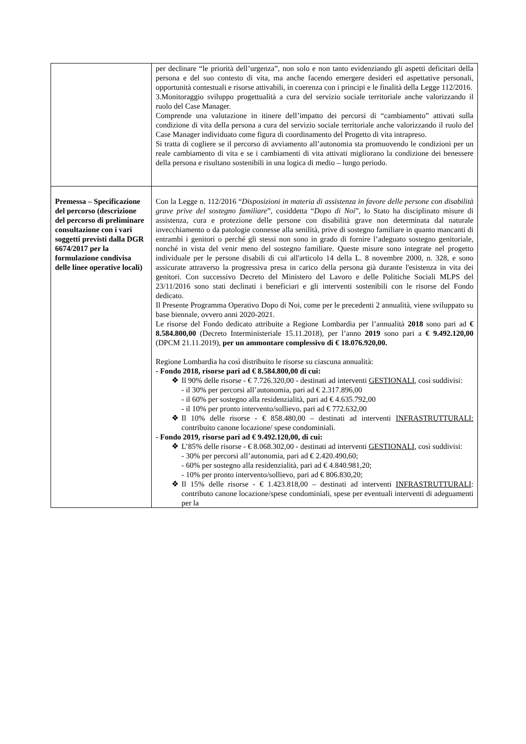| | per declinare “le priorità dell’urgenza”, non solo e non tanto evidenziando gli aspetti deficitari della persona e del suo contesto di vita, ma anche facendo emergere desideri ed aspettative personali, opportunità contestuali e risorse attivabili, in coerenza con i principi e le finalità della Legge 112/2016. 3.Monitoraggio sviluppo progettualità a cura del servizio sociale territoriale anche valorizzando il ruolo del Case Manager. Comprende una valutazione in itinere dell’impatto dei percorsi di “cambiamento” attivati sulla condizione di vita della persona a cura del servizio sociale territoriale anche valorizzando il ruolo del Case Manager individuato come figura di coordinamento del Progetto di vita intrapreso. Si tratta di cogliere se il percorso di avviamento all’autonomia sta promuovendo le condizioni per un reale cambiamento di vita e se i cambiamenti di vita attivati migliorano la condizione dei benessere della persona e risultano sostenibili in una logica di medio – lungo periodo. |
| Premessa – Specificazione del percorso (descrizione del percorso di preliminare consultazione con i vari soggetti previsti dalla DGR 6674/2017 per la formulazione condivisa delle linee operative locali) | Con la Legge n. 112/2016 “ Disposizioni in materia di assistenza in favore delle persone con disabilità grave prive del sostegno familiare ”, cosiddetta “ Dopo di Noi ”, lo Stato ha disciplinato misure di assistenza, cura e protezione delle persone con disabilità grave non determinata dal naturale invecchiamento o da patologie connesse alla senilità, prive di sostegno familiare in quanto mancanti di entrambi i genitori o perché gli stessi non sono in grado di fornire l’adeguato sostegno genitoriale, nonché in vista del venir meno del sostegno familiare. Queste misure sono integrate nel progetto individuale per le persone disabili di cui all'articolo 14 della L. 8 novembre 2000, n. 328, e sono assicurate attraverso la progressiva presa in carico della persona già durante l'esistenza in vita dei genitori. Con successivo Decreto del Ministero del Lavoro e delle Politiche Sociali MLPS del 23/11/2016 sono stati declinati i beneficiari e gli interventi sostenibili con le risorse del Fondo dedicato. Il Presente Programma Operativo Dopo di Noi, come per le precedenti 2 annualità, viene sviluppato su base biennale, ovvero anni 2020-2021. Le risorse del Fondo dedicato attribuite a Regione Lombardia per l’annualità 2018 sono pari ad € 8.584.800,00 (Decreto Interministeriale 15.11.2018), per l’anno 2019 sono pari a € 9.492.120,00 (DPCM 21.11.2019), per un ammontare complessivo di € 18.076.920,00. Regione Lombardia ha così distribuito le risorse su ciascuna annualità: - Fondo 2018, risorse pari ad € 8.584.800,00 di cui: ❖ Il 90% delle risorse - € 7.726.320,00 - destinati ad interventi GESTIONALI , così suddivisi: - il 30% per percorsi all’autonomia, pari ad € 2.317.896,00 - il 60% per sostegno alla residenzialità, pari ad € 4.635.792,00 - il 10% per pronto intervento/sollievo, pari ad € 772.632,00 ❖ Il 10% delle risorse - € 858.480,00 – destinati ad interventi INFRASTRUTTURALI: contribuito canone locazione/ spese condominiali. - Fondo 2019, risorse pari ad € 9.492.120,00, di cui: ❖ L’85% delle risorse - € 8.068.302,00 - destinati ad interventi GESTIONALI , così suddivisi: - 30% per percorsi all’autonomia, pari ad € 2.420.490,60; - 60% per sostegno alla residenzialità, pari ad € 4.840.981,20; - 10% per pronto intervento/sollievo, pari ad € 806.830,20; ❖ Il 15% delle risorse - € 1.423.818,00 – destinati ad interventi INFRASTRUTTURALI : contributo canone locazione/spese condominiali, spese per eventuali interventi di adeguamenti per la |